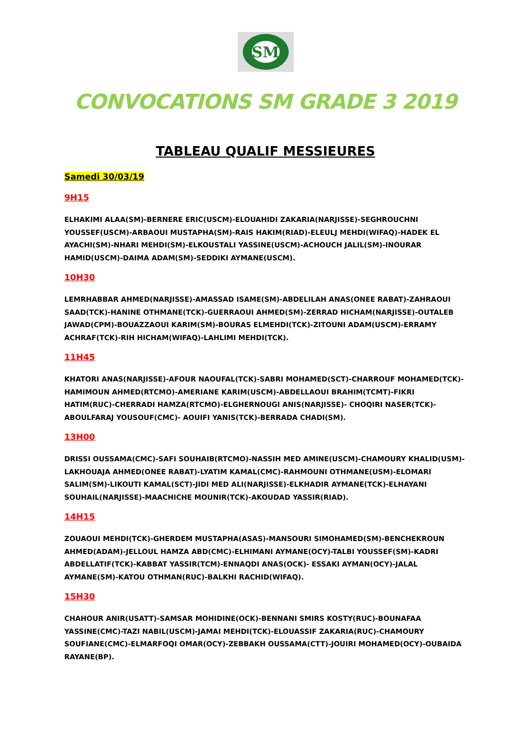SM
CONVOCATIONS SM GRADE 3 2019
TABLEAU QUALIF MESSIEURES
Samedi 30/03/19
9H15
ELHAKIMI ALAA(SM)-BERNERE ERIC(USCM)-ELOUAHIDI ZAKARIA(NARJISSE)-SEGHROUCHNI YOUSSEF(USCM)-ARBAOUI MUSTAPHA(SM)-RAIS HAKIM(RIAD)-ELEULJ MEHDI(WIFAQ)-HADEK EL AYACHI(SM)-NHARI MEHDI(SM)-ELKOUSTALI YASSINE(USCM)-ACHOUCH JALIL(SM)-INOURAR HAMID(USCM)-DAIMA ADAM(SM)-SEDDIKI AYMANE(USCM).
10H30
LEMRHABBAR AHMED(NARJISSE)-AMASSAD ISAME(SM)-ABDELILAH ANAS(ONEE RABAT)-ZAHRAOUI SAAD(TCK)-HANINE OTHMANE(TCK)-GUERRAOUI AHMED(SM)-ZERRAD HICHAM(NARJISSE)-OUTALEB JAWAD(CPM)-BOUAZZAOUI KARIM(SM)-BOURAS ELMEHDI(TCK)-ZITOUNI ADAM(USCM)-ERRAMY ACHRAF(TCK)-RIH HICHAM(WIFAQ)-LAHLIMI MEHDI(TCK).
11H45
KHATORI ANAS(NARJISSE)-AFOUR NAOUFAL(TCK)-SABRI MOHAMED(SCT)-CHARROUF MOHAMED(TCK)-HAMIMOUN AHMED(RTCMO)-AMERIANE KARIM(USCM)-ABDELLAOUI BRAHIM(TCMT)-FIKRI HATIM(RUC)-CHERRADI HAMZA(RTCMO)-ELGHERNOUGI ANIS(NARJISSE)- CHOQIRI NASER(TCK)-ABOULFARAJ YOUSOUF(CMC)- AOUIFI YANIS(TCK)-BERRADA CHADI(SM).
13H00
DRISSI OUSSAMA(CMC)-SAFI SOUHAIB(RTCMO)-NASSIH MED AMINE(USCM)-CHAMOURY KHALID(USM)-LAKHOUAJA AHMED(ONEE RABAT)-LYATIM KAMAL(CMC)-RAHMOUNI OTHMANE(USM)-ELOMARI SALIM(SM)-LIKOUTI KAMAL(SCT)-JIDI MED ALI(NARJISSE)-ELKHADIR AYMANE(TCK)-ELHAYANI SOUHAIL(NARJISSE)-MAACHICHE MOUNIR(TCK)-AKOUDAD YASSIR(RIAD).
14H15
ZOUAOUI MEHDI(TCK)-GHERDEM MUSTAPHA(ASAS)-MANSOURI SIMOHAMED(SM)-BENCHEKROUN AHMED(ADAM)-JELLOUL HAMZA ABD(CMC)-ELHIMANI AYMANE(OCY)-TALBI YOUSSEF(SM)-KADRI ABDELLATIF(TCK)-KABBAT YASSIR(TCM)-ENNAQDI ANAS(OCK)- ESSAKI AYMAN(OCY)-JALAL AYMANE(SM)-KATOU OTHMAN(RUC)-BALKHI RACHID(WIFAQ).
15H30
CHAHOUR ANIR(USATT)-SAMSAR MOHIDINE(OCK)-BENNANI SMIRS KOSTY(RUC)-BOUNAFAA YASSINE(CMC)-TAZI NABIL(USCM)-JAMAI MEHDI(TCK)-ELOUASSIF ZAKARIA(RUC)-CHAMOURY SOUFIANE(CMC)-ELMARFOQI OMAR(OCY)-ZEBBAKH OUSSAMA(CTT)-JOUIRI MOHAMED(OCY)-OUBAIDA RAYANE(BP).